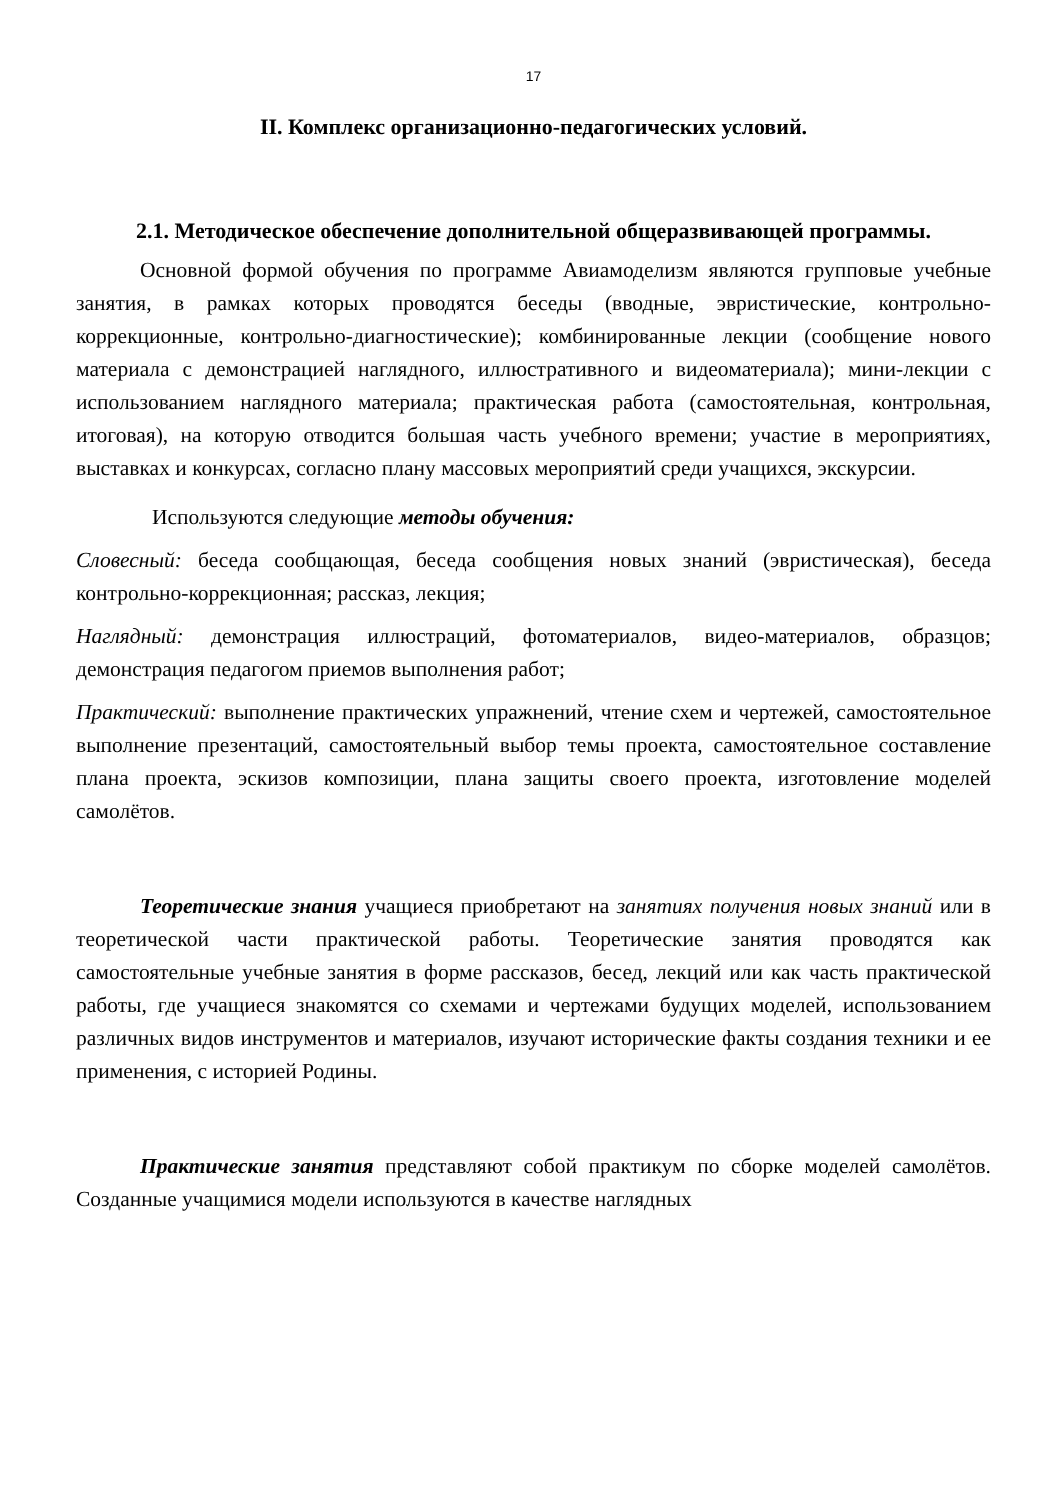17
II. Комплекс организационно-педагогических условий.
2.1. Методическое обеспечение дополнительной общеразвивающей программы.
Основной формой обучения по программе Авиамоделизм являются групповые учебные занятия, в рамках которых проводятся беседы (вводные, эвристические, контрольно-коррекционные, контрольно-диагностические); комбинированные лекции (сообщение нового материала с демонстрацией наглядного, иллюстративного и видеоматериала); мини-лекции с использованием наглядного материала; практическая работа (самостоятельная, контрольная, итоговая), на которую отводится большая часть учебного времени; участие в мероприятиях, выставках и конкурсах, согласно плану массовых мероприятий среди учащихся, экскурсии.
Используются следующие методы обучения:
Словесный: беседа сообщающая, беседа сообщения новых знаний (эвристическая), беседа контрольно-коррекционная; рассказ, лекция;
Наглядный: демонстрация иллюстраций, фотоматериалов, видео-материалов, образцов; демонстрация педагогом приемов выполнения работ;
Практический: выполнение практических упражнений, чтение схем и чертежей, самостоятельное выполнение презентаций, самостоятельный выбор темы проекта, самостоятельное составление плана проекта, эскизов композиции, плана защиты своего проекта, изготовление моделей самолётов.
Теоретические знания учащиеся приобретают на занятиях получения новых знаний или в теоретической части практической работы. Теоретические занятия проводятся как самостоятельные учебные занятия в форме рассказов, бесед, лекций или как часть практической работы, где учащиеся знакомятся со схемами и чертежами будущих моделей, использованием различных видов инструментов и материалов, изучают исторические факты создания техники и ее применения, с историей Родины.
Практические занятия представляют собой практикум по сборке моделей самолётов. Созданные учащимися модели используются в качестве наглядных